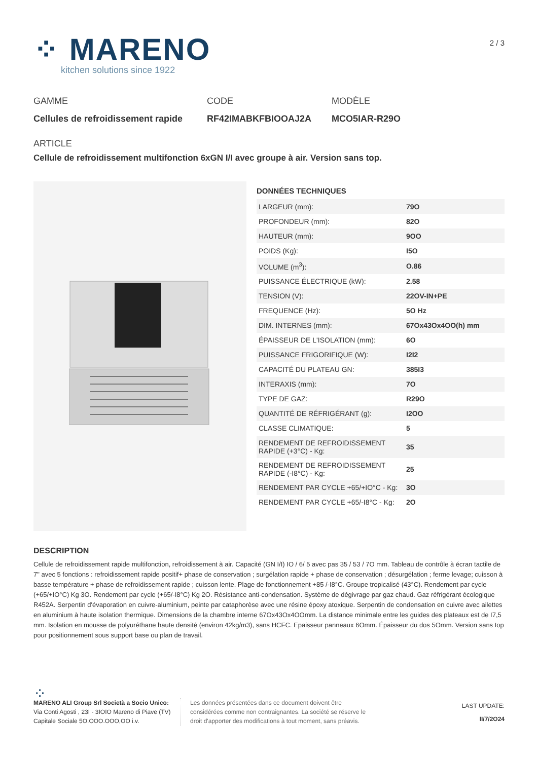⁘ MARENO
kitchen solutions since 1922
2 / 3
GAMME
Cellules de refroidissement rapide
CODE
RF42IMABKFBIOOAJ2A
MODÈLE
MCO5IAR-R29O
ARTICLE
Cellule de refroidissement multifonction 6xGN I/I avec groupe à air. Version sans top.
DONNÉES TECHNIQUES
| LARGEUR (mm): | 79O |
| PROFONDEUR (mm): | 82O |
| HAUTEUR (mm): | 9OO |
| POIDS (Kg): | I5O |
| VOLUME (m<sup>3</sup>): | O.86 |
| PUISSANCE ÉLECTRIQUE (kW): | 2.58 |
| TENSION (V): | 22OV-IN+PE |
| FREQUENCE (Hz): | 5O Hz |
| DIM. INTERNES (mm): | 67Ox43Ox4OO(h) mm |
| ÉPAISSEUR DE L'ISOLATION (mm): | 6O |
| PUISSANCE FRIGORIFIQUE (W): | I2I2 |
| CAPACITÉ DU PLATEAU GN: | 385I3 |
| INTERAXIS (mm): | 7O |
| TYPE DE GAZ: | R29O |
| QUANTITÉ DE RÉFRIGÉRANT (g): | I2OO |
| CLASSE CLIMATIQUE: | 5 |
| RENDEMENT DE REFROIDISSEMENT RAPIDE (+3°C) - Kg: | 35 |
| RENDEMENT DE REFROIDISSEMENT RAPIDE (-I8°C) - Kg: | 25 |
| RENDEMENT PAR CYCLE +65/+IO°C - Kg: | 3O |
| RENDEMENT PAR CYCLE +65/-I8°C - Kg: | 2O |
DESCRIPTION
Cellule de refroidissement rapide multifonction, refroidissement à air. Capacité (GN I/I) IO / 6/ 5 avec pas 35 / 53 / 7O mm. Tableau de contrôle à écran tactile de 7" avec 5 fonctions : refroidissement rapide positif+ phase de conservation ; surgélation rapide + phase de conservation ; désurgélation ; ferme levage; cuisson à basse température + phase de refroidissement rapide ; cuisson lente. Plage de fonctionnement +85 /-I8°C. Groupe tropicalisé (43°C). Rendement par cycle (+65/+IO°C) Kg 3O. Rendement par cycle (+65/-I8°C) Kg 2O. Résistance anti-condensation. Système de dégivrage par gaz chaud. Gaz réfrigérant écologique R452A. Serpentin d'évaporation en cuivre-aluminium, peinte par cataphorèse avec une résine époxy atoxique. Serpentin de condensation en cuivre avec ailettes en aluminium à haute isolation thermique. Dimensions de la chambre interne 67Ox43Ox4OOmm. La distance minimale entre les guides des plateaux est de I7,5 mm. Isolation en mousse de polyuréthane haute densité (environ 42kg/m3), sans HCFC. Epaisseur panneaux 6Omm. Épaisseur du dos 5Omm. Version sans top pour positionnement sous support base ou plan de travail.
⁘
MARENO ALI Group Srl Società a Socio Unico:
Via Conti Agosti , 23I - 3IOIO Mareno di Piave (TV)
Capitale Sociale 5O.OOO.OOO,OO i.v.
Les données présentées dans ce document doivent être considérées comme non contraignantes. La société se réserve le droit d'apporter des modifications à tout moment, sans préavis.
LAST UPDATE:
II/7/2O24